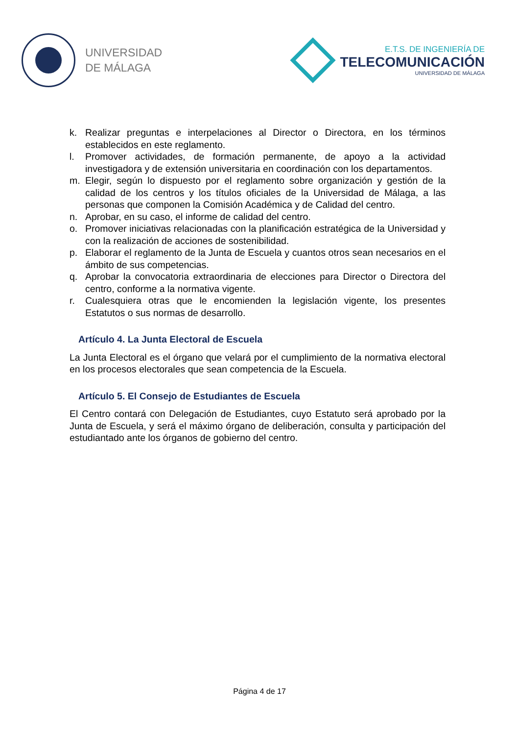UNIVERSIDAD
DE MÁLAGA
E.T.S. DE INGENIERÍA DE
TELECOMUNICACIÓN
UNIVERSIDAD DE MÁLAGA
k. Realizar preguntas e interpelaciones al Director o Directora, en los términos establecidos en este reglamento.
l. Promover actividades, de formación permanente, de apoyo a la actividad investigadora y de extensión universitaria en coordinación con los departamentos.
m. Elegir, según lo dispuesto por el reglamento sobre organización y gestión de la calidad de los centros y los títulos oficiales de la Universidad de Málaga, a las personas que componen la Comisión Académica y de Calidad del centro.
n. Aprobar, en su caso, el informe de calidad del centro.
o. Promover iniciativas relacionadas con la planificación estratégica de la Universidad y con la realización de acciones de sostenibilidad.
p. Elaborar el reglamento de la Junta de Escuela y cuantos otros sean necesarios en el ámbito de sus competencias.
q. Aprobar la convocatoria extraordinaria de elecciones para Director o Directora del centro, conforme a la normativa vigente.
r. Cualesquiera otras que le encomienden la legislación vigente, los presentes Estatutos o sus normas de desarrollo.
Artículo 4. La Junta Electoral de Escuela
La Junta Electoral es el órgano que velará por el cumplimiento de la normativa electoral en los procesos electorales que sean competencia de la Escuela.
Artículo 5. El Consejo de Estudiantes de Escuela
El Centro contará con Delegación de Estudiantes, cuyo Estatuto será aprobado por la Junta de Escuela, y será el máximo órgano de deliberación, consulta y participación del estudiantado ante los órganos de gobierno del centro.
Página 4 de 17